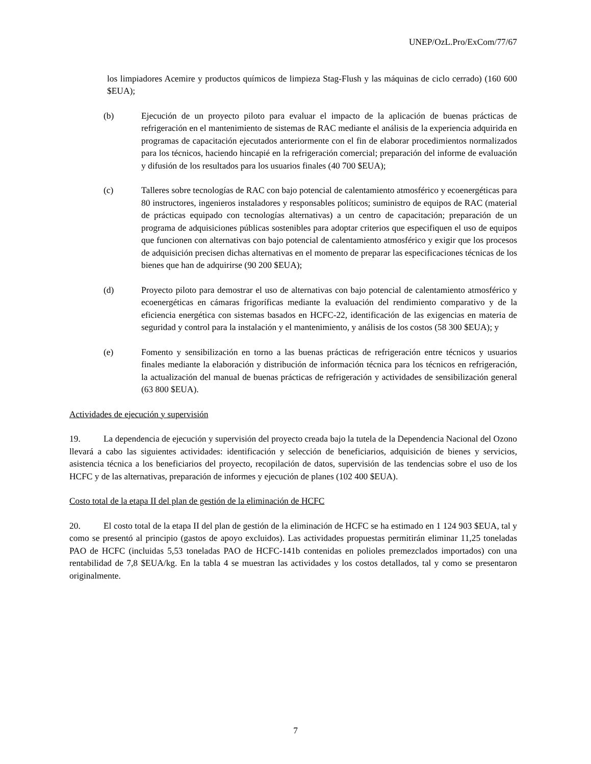UNEP/OzL.Pro/ExCom/77/67
los limpiadores Acemire y productos químicos de limpieza Stag-Flush y las máquinas de ciclo cerrado) (160 600 $EUA);
(b) Ejecución de un proyecto piloto para evaluar el impacto de la aplicación de buenas prácticas de refrigeración en el mantenimiento de sistemas de RAC mediante el análisis de la experiencia adquirida en programas de capacitación ejecutados anteriormente con el fin de elaborar procedimientos normalizados para los técnicos, haciendo hincapié en la refrigeración comercial; preparación del informe de evaluación y difusión de los resultados para los usuarios finales (40 700 $EUA);
(c) Talleres sobre tecnologías de RAC con bajo potencial de calentamiento atmosférico y ecoenergéticas para 80 instructores, ingenieros instaladores y responsables políticos; suministro de equipos de RAC (material de prácticas equipado con tecnologías alternativas) a un centro de capacitación; preparación de un programa de adquisiciones públicas sostenibles para adoptar criterios que especifiquen el uso de equipos que funcionen con alternativas con bajo potencial de calentamiento atmosférico y exigir que los procesos de adquisición precisen dichas alternativas en el momento de preparar las especificaciones técnicas de los bienes que han de adquirirse (90 200 $EUA);
(d) Proyecto piloto para demostrar el uso de alternativas con bajo potencial de calentamiento atmosférico y ecoenergéticas en cámaras frigoríficas mediante la evaluación del rendimiento comparativo y de la eficiencia energética con sistemas basados en HCFC-22, identificación de las exigencias en materia de seguridad y control para la instalación y el mantenimiento, y análisis de los costos (58 300 $EUA); y
(e) Fomento y sensibilización en torno a las buenas prácticas de refrigeración entre técnicos y usuarios finales mediante la elaboración y distribución de información técnica para los técnicos en refrigeración, la actualización del manual de buenas prácticas de refrigeración y actividades de sensibilización general (63 800 $EUA).
Actividades de ejecución y supervisión
19. La dependencia de ejecución y supervisión del proyecto creada bajo la tutela de la Dependencia Nacional del Ozono llevará a cabo las siguientes actividades: identificación y selección de beneficiarios, adquisición de bienes y servicios, asistencia técnica a los beneficiarios del proyecto, recopilación de datos, supervisión de las tendencias sobre el uso de los HCFC y de las alternativas, preparación de informes y ejecución de planes (102 400 $EUA).
Costo total de la etapa II del plan de gestión de la eliminación de HCFC
20. El costo total de la etapa II del plan de gestión de la eliminación de HCFC se ha estimado en 1 124 903 $EUA, tal y como se presentó al principio (gastos de apoyo excluidos). Las actividades propuestas permitirán eliminar 11,25 toneladas PAO de HCFC (incluidas 5,53 toneladas PAO de HCFC-141b contenidas en polioles premezclados importados) con una rentabilidad de 7,8 $EUA/kg. En la tabla 4 se muestran las actividades y los costos detallados, tal y como se presentaron originalmente.
7